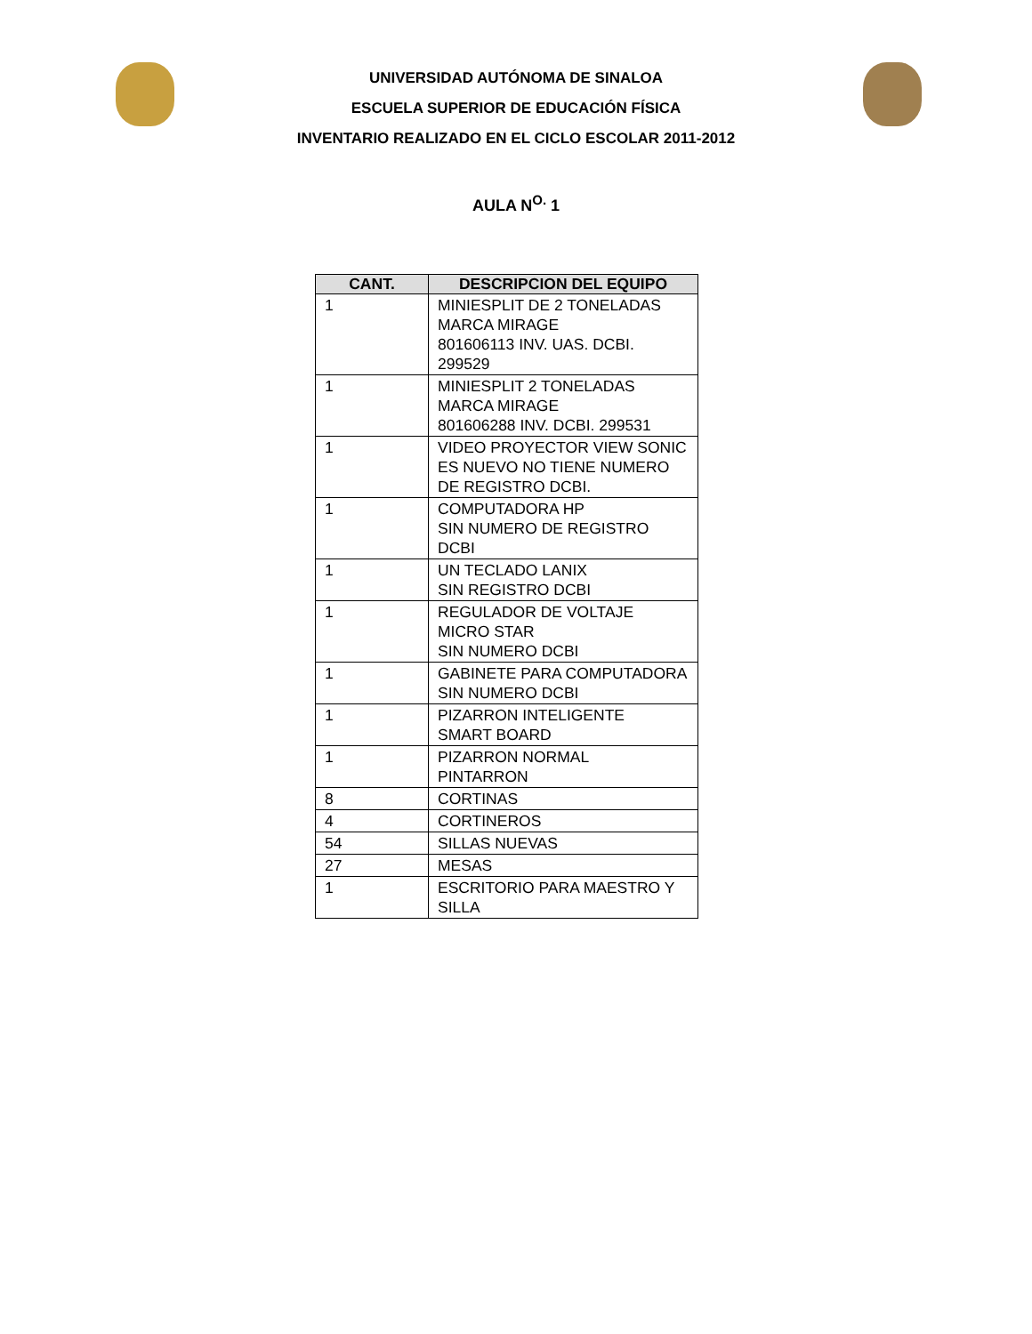UNIVERSIDAD AUTÓNOMA DE SINALOA
ESCUELA SUPERIOR DE EDUCACIÓN FÍSICA
INVENTARIO REALIZADO EN EL CICLO ESCOLAR 2011-2012
AULA N<sup>O.</sup> 1
| CANT. | DESCRIPCION DEL EQUIPO |
| --- | --- |
| 1 | MINIESPLIT DE 2 TONELADAS MARCA MIRAGE 801606113 INV. UAS. DCBI. 299529 |
| 1 | MINIESPLIT 2 TONELADAS MARCA MIRAGE 801606288 INV. DCBI. 299531 |
| 1 | VIDEO PROYECTOR VIEW SONIC ES NUEVO NO TIENE NUMERO DE REGISTRO DCBI. |
| 1 | COMPUTADORA HP SIN NUMERO DE REGISTRO DCBI |
| 1 | UN TECLADO LANIX SIN REGISTRO DCBI |
| 1 | REGULADOR DE VOLTAJE MICRO STAR SIN NUMERO DCBI |
| 1 | GABINETE PARA COMPUTADORA SIN NUMERO DCBI |
| 1 | PIZARRON INTELIGENTE SMART BOARD |
| 1 | PIZARRON NORMAL PINTARRON |
| 8 | CORTINAS |
| 4 | CORTINEROS |
| 54 | SILLAS NUEVAS |
| 27 | MESAS |
| 1 | ESCRITORIO PARA MAESTRO Y SILLA |